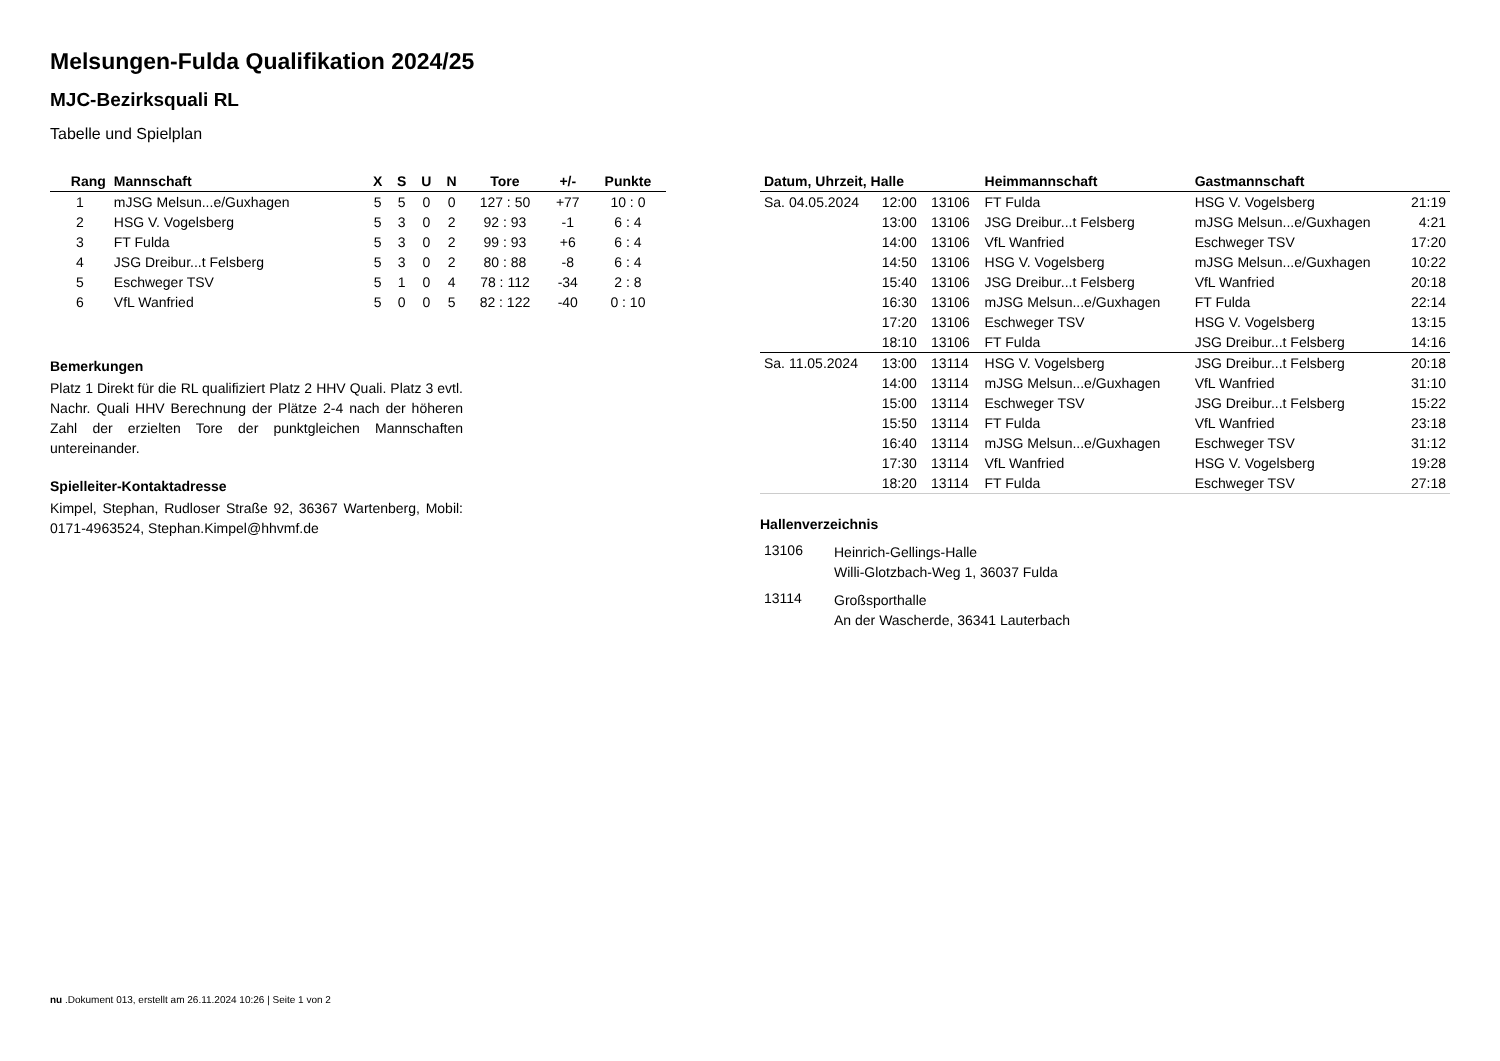Melsungen-Fulda Qualifikation 2024/25
MJC-Bezirksquali RL
Tabelle und Spielplan
| Rang | Mannschaft | X | S | U | N | Tore | +/- | Punkte |
| --- | --- | --- | --- | --- | --- | --- | --- | --- |
| 1 | mJSG Melsun...e/Guxhagen | 5 | 5 | 0 | 0 | 127 : 50 | +77 | 10 : 0 |
| 2 | HSG V. Vogelsberg | 5 | 3 | 0 | 2 | 92 : 93 | -1 | 6 : 4 |
| 3 | FT Fulda | 5 | 3 | 0 | 2 | 99 : 93 | +6 | 6 : 4 |
| 4 | JSG Dreibur...t Felsberg | 5 | 3 | 0 | 2 | 80 : 88 | -8 | 6 : 4 |
| 5 | Eschweger TSV | 5 | 1 | 0 | 4 | 78 : 112 | -34 | 2 : 8 |
| 6 | VfL Wanfried | 5 | 0 | 0 | 5 | 82 : 122 | -40 | 0 : 10 |
Bemerkungen
Platz 1 Direkt für die RL qualifiziert Platz 2 HHV Quali. Platz 3 evtl. Nachr. Quali HHV Berechnung der Plätze 2-4 nach der höheren Zahl der erzielten Tore der punktgleichen Mannschaften untereinander.
Spielleiter-Kontaktadresse
Kimpel, Stephan, Rudloser Straße 92, 36367 Wartenberg, Mobil: 0171-4963524, Stephan.Kimpel@hhvmf.de
| Datum, Uhrzeit, Halle | | | Heimmannschaft | Gastmannschaft | |
| --- | --- | --- | --- | --- | --- |
| Sa. 04.05.2024 | 12:00 | 13106 | FT Fulda | HSG V. Vogelsberg | 21:19 |
| | 13:00 | 13106 | JSG Dreibur...t Felsberg | mJSG Melsun...e/Guxhagen | 4:21 |
| | 14:00 | 13106 | VfL Wanfried | Eschweger TSV | 17:20 |
| | 14:50 | 13106 | HSG V. Vogelsberg | mJSG Melsun...e/Guxhagen | 10:22 |
| | 15:40 | 13106 | JSG Dreibur...t Felsberg | VfL Wanfried | 20:18 |
| | 16:30 | 13106 | mJSG Melsun...e/Guxhagen | FT Fulda | 22:14 |
| | 17:20 | 13106 | Eschweger TSV | HSG V. Vogelsberg | 13:15 |
| | 18:10 | 13106 | FT Fulda | JSG Dreibur...t Felsberg | 14:16 |
| Sa. 11.05.2024 | 13:00 | 13114 | HSG V. Vogelsberg | JSG Dreibur...t Felsberg | 20:18 |
| | 14:00 | 13114 | mJSG Melsun...e/Guxhagen | VfL Wanfried | 31:10 |
| | 15:00 | 13114 | Eschweger TSV | JSG Dreibur...t Felsberg | 15:22 |
| | 15:50 | 13114 | FT Fulda | VfL Wanfried | 23:18 |
| | 16:40 | 13114 | mJSG Melsun...e/Guxhagen | Eschweger TSV | 31:12 |
| | 17:30 | 13114 | VfL Wanfried | HSG V. Vogelsberg | 19:28 |
| | 18:20 | 13114 | FT Fulda | Eschweger TSV | 27:18 |
Hallenverzeichnis
| 13106 | Heinrich-Gellings-Halle Willi-Glotzbach-Weg 1, 36037 Fulda |
| 13114 | Großsporthalle An der Wascherde, 36341 Lauterbach |
nu .Dokument 013, erstellt am 26.11.2024 10:26 | Seite 1 von 2